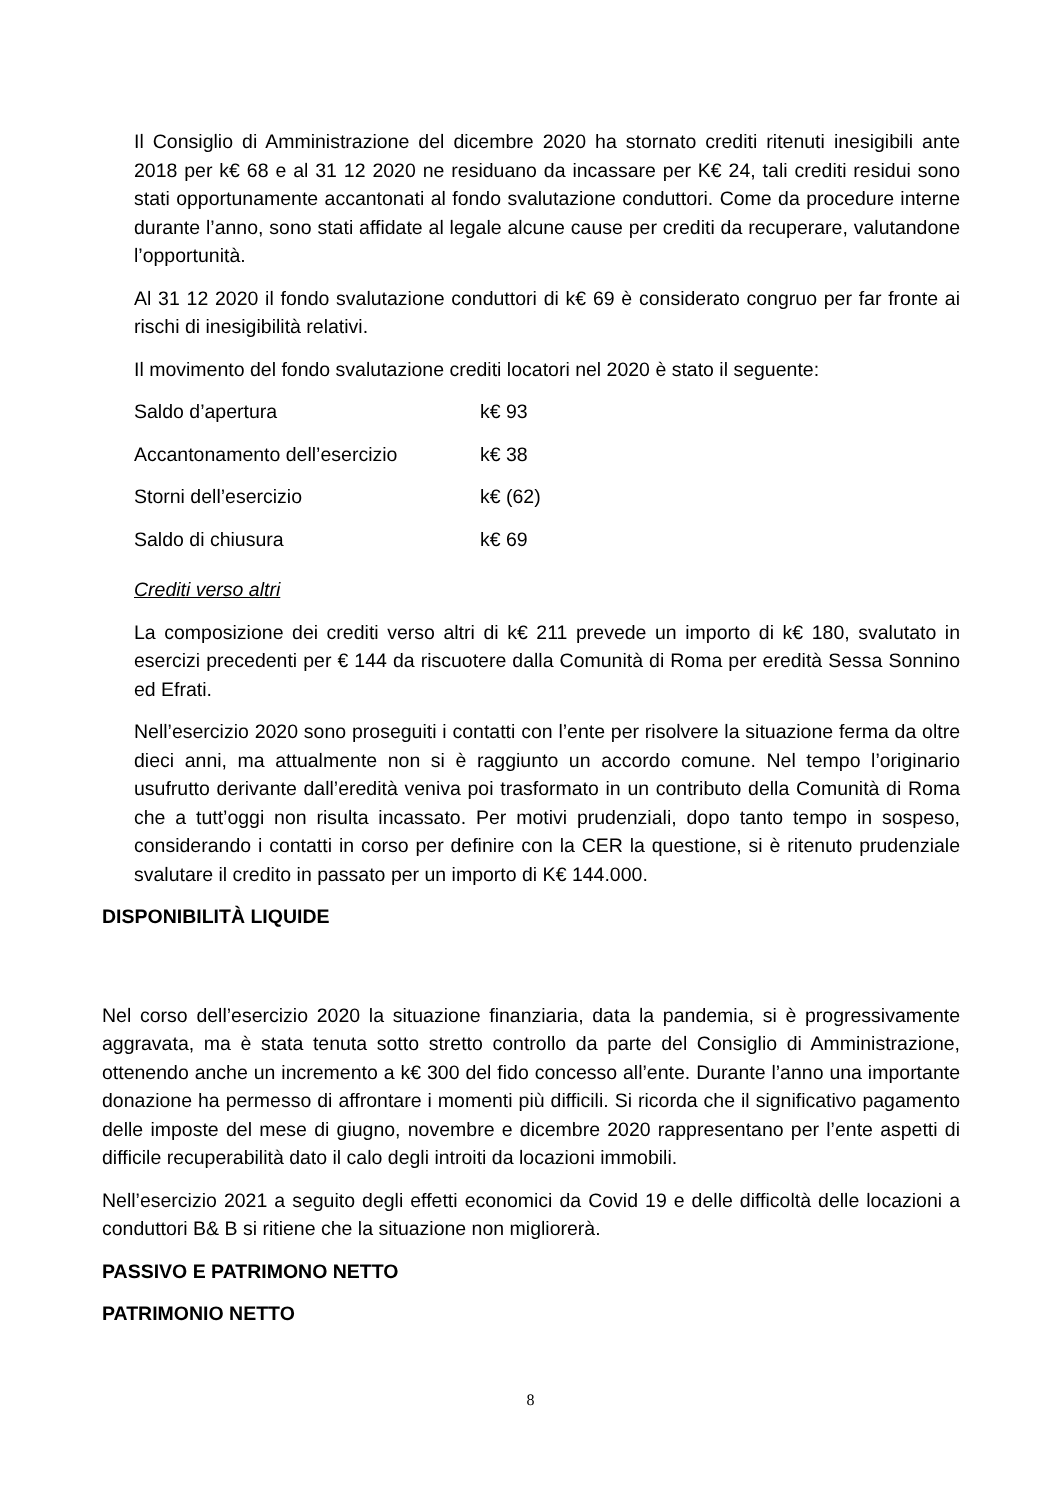Il Consiglio di Amministrazione del dicembre 2020 ha stornato crediti ritenuti inesigibili ante 2018 per k€ 68 e al 31 12 2020 ne residuano da incassare per K€ 24, tali crediti residui sono stati opportunamente accantonati al fondo svalutazione conduttori. Come da procedure interne durante l’anno, sono stati affidate al legale alcune cause per crediti da recuperare, valutandone l’opportunità.
Al 31 12 2020 il fondo svalutazione conduttori di k€ 69 è considerato congruo per far fronte ai rischi di inesigibilità relativi.
Il movimento del fondo svalutazione crediti locatori nel 2020 è stato il seguente:
| Saldo d’apertura | k€ 93 |
| Accantonamento dell’esercizio | k€ 38 |
| Storni dell’esercizio | k€ (62) |
| Saldo di chiusura | k€ 69 |
Crediti verso altri
La composizione dei crediti verso altri di k€ 211 prevede un importo di k€ 180, svalutato in esercizi precedenti per € 144 da riscuotere dalla Comunità di Roma per eredità Sessa Sonnino ed Efrati.
Nell’esercizio 2020 sono proseguiti i contatti con l’ente per risolvere la situazione ferma da oltre dieci anni, ma attualmente non si è raggiunto un accordo comune. Nel tempo l’originario usufrutto derivante dall’eredità veniva poi trasformato in un contributo della Comunità di Roma che a tutt’oggi non risulta incassato. Per motivi prudenziali, dopo tanto tempo in sospeso, considerando i contatti in corso per definire con la CER la questione, si è ritenuto prudenziale svalutare il credito in passato per un importo di K€ 144.000.
DISPONIBILITÀ LIQUIDE
Nel corso dell’esercizio 2020 la situazione finanziaria, data la pandemia, si è progressivamente aggravata, ma è stata tenuta sotto stretto controllo da parte del Consiglio di Amministrazione, ottenendo anche un incremento a k€ 300 del fido concesso all’ente. Durante l’anno una importante donazione ha permesso di affrontare i momenti più difficili. Si ricorda che il significativo pagamento delle imposte del mese di giugno, novembre e dicembre 2020 rappresentano per l’ente aspetti di difficile recuperabilità dato il calo degli introiti da locazioni immobili.
Nell’esercizio 2021 a seguito degli effetti economici da Covid 19 e delle difficoltà delle locazioni a conduttori B& B si ritiene che la situazione non migliorerà.
PASSIVO E PATRIMONO NETTO
PATRIMONIO NETTO
8